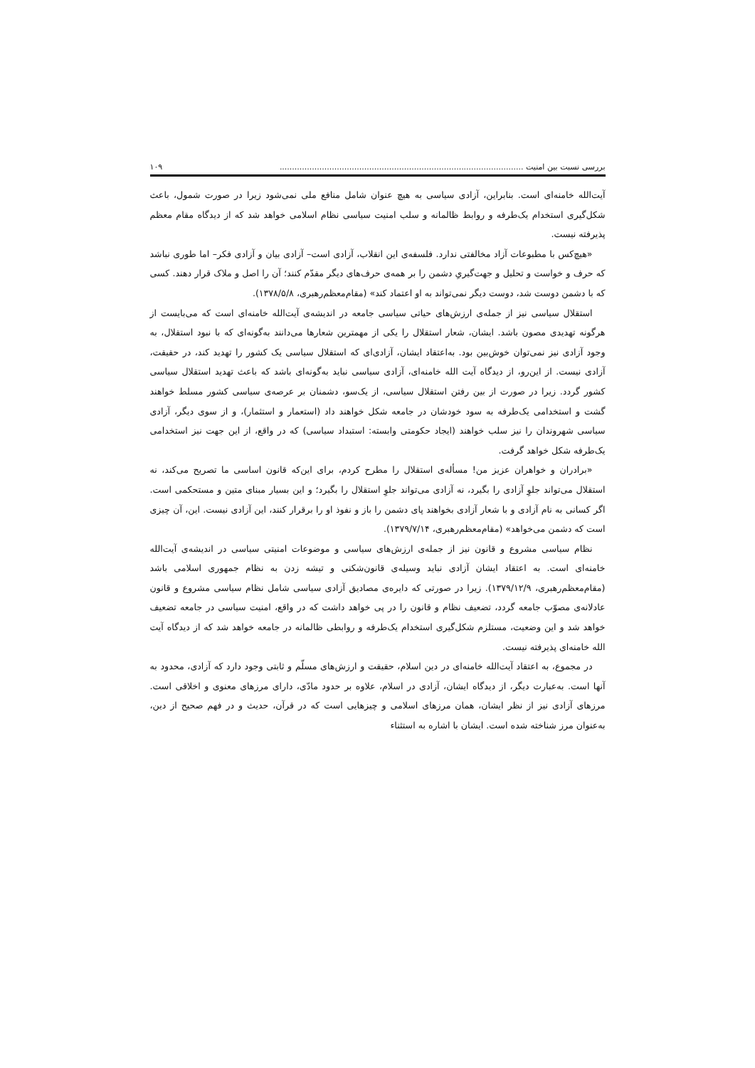بررسی نسبت بین امنیت .................................................................................................. ۱۰۹
آیت‌الله خامنه‌ای است. بنابراین، آزادی سیاسی به هیچ عنوان شامل منافع ملی نمی‌شود زیرا در صورت شمول، باعث شکل‌گیری استخدام یک‌طرفه و روابط ظالمانه و سلب امنیت سیاسی نظام اسلامی خواهد شد که از دیدگاه مقام معظم پذیرفته نیست.
«هیچ‌کس با مطبوعات آزاد مخالفتی ندارد. فلسفه‌ی این انقلاب، آزادی است– آزادی بیان و آزادی فکر– اما طوری نباشد که حرف و خواست و تحلیل و جهت‌گیریِ دشمن را بر همه‌ی حرف‌های دیگر مقدّم کنند؛ آن را اصل و ملاک قرار دهند. کسی که با دشمن دوست شد، دوست دیگر نمی‌تواند به او اعتماد کند» (مقام‌معظم‌رهبری، ۱۳۷۸/۵/۸).
استقلال سیاسی نیز از جمله‌ی ارزش‌های حیاتی سیاسی جامعه در اندیشه‌ی آیت‌الله خامنه‌ای است که می‌بایست از هرگونه تهدیدی مصون باشد. ایشان، شعار استقلال را یکی از مهمترین شعارها می‌دانند به‌گونه‌ای که با نبود استقلال، به وجود آزادی نیز نمی‌توان خوش‌بین بود. به‌اعتقاد ایشان، آزادی‌ای که استقلال سیاسی یک کشور را تهدید کند، در حقیقت، آزادی نیست. از این‌رو، از دیدگاه آیت الله خامنه‌ای، آزادی سیاسی نباید به‌گونه‌ای باشد که باعث تهدید استقلال سیاسی کشور گردد. زیرا در صورت از بین رفتن استقلال سیاسی، از یک‌سو، دشمنان بر عرصه‌ی سیاسی کشور مسلط خواهند گشت و استخدامی یک‌طرفه به سود خودشان در جامعه شکل خواهند داد (استعمار و استثمار)، و از سوی دیگر، آزادی سیاسی شهروندان را نیز سلب خواهند (ایجاد حکومتی وابسته: استبداد سیاسی) که در واقع، از این جهت نیز استخدامی یک‌طرفه شکل خواهد گرفت.
«برادران و خواهران عزیز من! مسأله‌ی استقلال را مطرح کردم، برای این‌که قانون اساسی ما تصریح می‌کند، نه استقلال می‌تواند جلوِ آزادی را بگیرد، نه آزادی می‌تواند جلوِ استقلال را بگیرد؛ و این بسیار مبنای متین و مستحکمی است. اگر کسانی به نام آزادی و با شعار آزادی بخواهند پای دشمن را باز و نفوذ او را برقرار کنند، این آزادی نیست. این، آن چیزی است که دشمن می‌خواهد» (مقام‌معظم‌رهبری، ۱۳۷۹/۷/۱۴).
نظام سیاسی مشروع و قانون نیز از جمله‌ی ارزش‌های سیاسی و موضوعات امنیتی سیاسی در اندیشه‌ی آیت‌الله خامنه‌ای است. به اعتقاد ایشان آزادی نباید وسیله‌ی قانون‌شکنی و تیشه زدن به نظام جمهوری اسلامی باشد (مقام‌معظم‌رهبری، ۱۳۷۹/۱۲/۹). زیرا در صورتی که دایره‌ی مصادیق آزادی سیاسی شامل نظام سیاسی مشروع و قانون عادلانه‌ی مصوّب جامعه گردد، تضعیف نظام و قانون را در پی خواهد داشت که در واقع، امنیت سیاسی در جامعه تضعیف خواهد شد و این وضعیت، مستلزم شکل‌گیری استخدام یک‌طرفه و روابطی ظالمانه در جامعه خواهد شد که از دیدگاه آیت الله خامنه‌ای پذیرفته نیست.
در مجموع، به اعتقاد آیت‌الله خامنه‌ای در دین اسلام، حقیقت و ارزش‌های مسلّم و ثابتی وجود دارد که آزادی، محدود به آنها است. به‌عبارت دیگر، از دیدگاه ایشان، آزادی در اسلام، علاوه بر حدود مادّی، دارای مرزهای معنوی و اخلاقی است. مرزهای آزادی نیز از نظر ایشان، همان مرزهای اسلامی و چیزهایی است که در قرآن، حدیث و در فهم صحیح از دین، به‌عنوان مرز شناخته شده است. ایشان با اشاره به استثناء